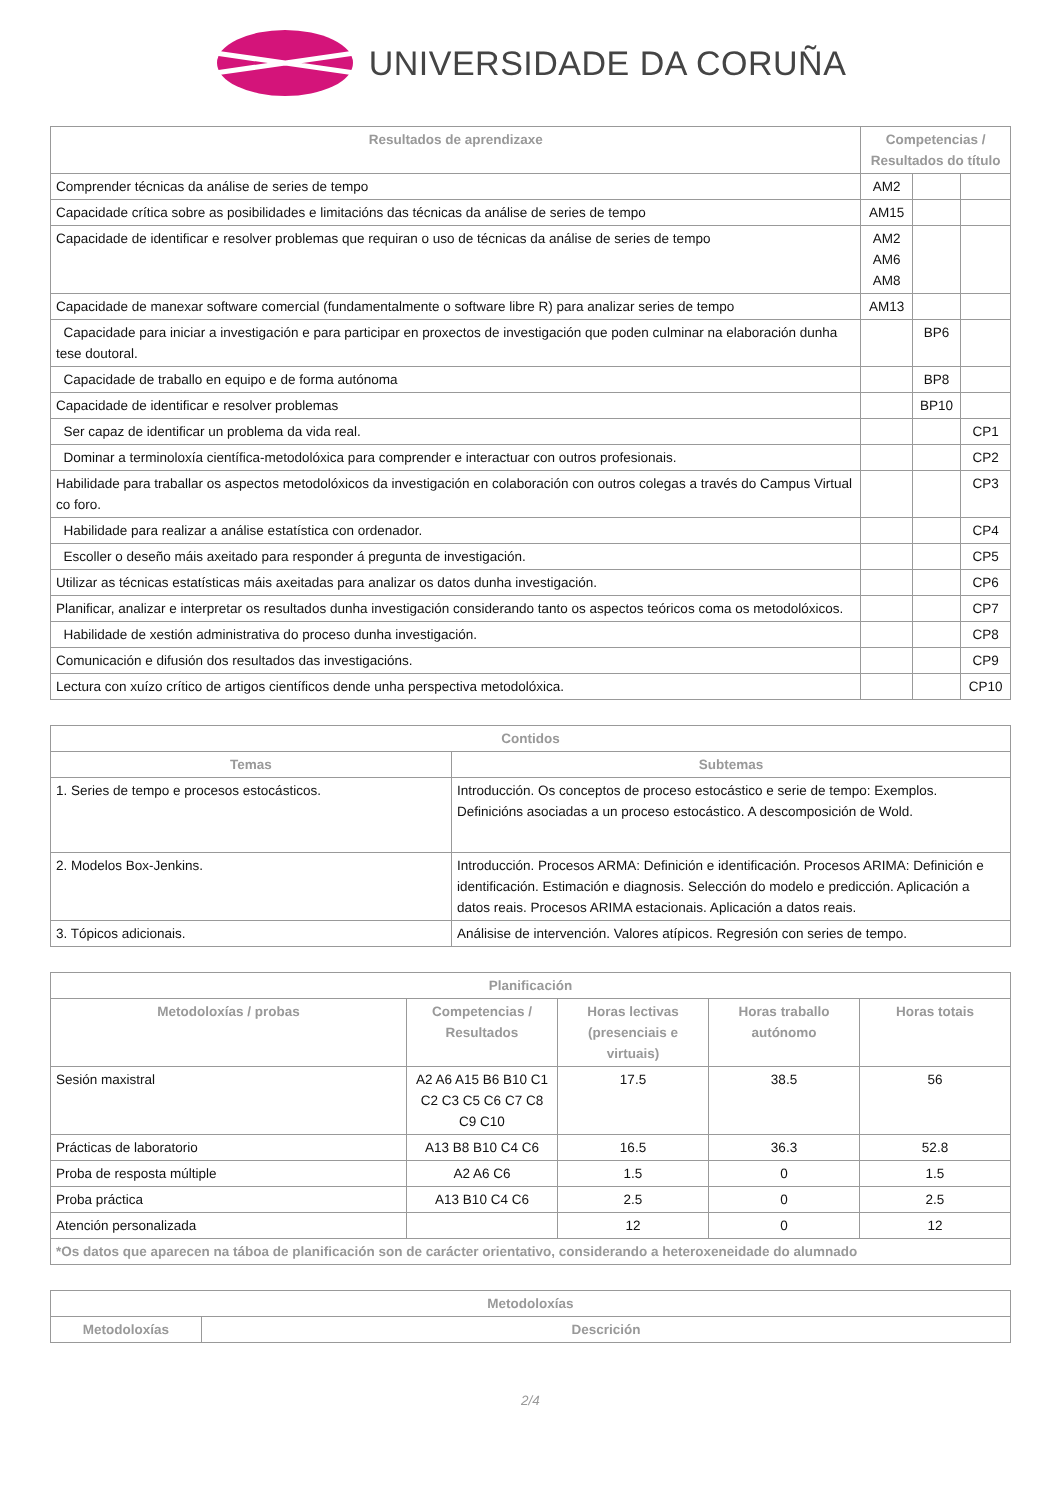UNIVERSIDADE DA CORUÑA
| Resultados de aprendizaxe | Competencias / Resultados do título | | |
| --- | --- | --- | --- |
| Comprender técnicas da análise de series de tempo | AM2 | | |
| Capacidade crítica sobre as posibilidades e limitacións das técnicas da análise de series de tempo | AM15 | | |
| Capacidade de identificar e resolver problemas que requiran o uso de técnicas da análise de series de tempo | AM2 AM6 AM8 | | |
| Capacidade de manexar software comercial (fundamentalmente o software libre R) para analizar series de tempo | AM13 | | |
| Capacidade para iniciar a investigación e para participar en proxectos de investigación que poden culminar na elaboración dunha tese doutoral. | | BP6 | |
| Capacidade de traballo en equipo e de forma autónoma | | BP8 | |
| Capacidade de identificar e resolver problemas | | BP10 | |
| Ser capaz de identificar un problema da vida real. | | | CP1 |
| Dominar a terminoloxía científica-metodolóxica para comprender e interactuar con outros profesionais. | | | CP2 |
| Habilidade para traballar os aspectos metodolóxicos da investigación en colaboración con outros colegas a través do Campus Virtual co foro. | | | CP3 |
| Habilidade para realizar a análise estatística con ordenador. | | | CP4 |
| Escoller o deseño máis axeitado para responder á pregunta de investigación. | | | CP5 |
| Utilizar as técnicas estatísticas máis axeitadas para analizar os datos dunha investigación. | | | CP6 |
| Planificar, analizar e interpretar os resultados dunha investigación considerando tanto os aspectos teóricos coma os metodolóxicos. | | | CP7 |
| Habilidade de xestión administrativa do proceso dunha investigación. | | | CP8 |
| Comunicación e difusión dos resultados das investigacións. | | | CP9 |
| Lectura con xuízo crítico de artigos científicos dende unha perspectiva metodolóxica. | | | CP10 |
| Contidos | |
| --- | --- |
| Temas | Subtemas |
| 1. Series de tempo e procesos estocásticos. | Introducción. Os conceptos de proceso estocástico e serie de tempo: Exemplos. Definicións asociadas a un proceso estocástico. A descomposición de Wold. |
| 2. Modelos Box-Jenkins. | Introducción. Procesos ARMA: Definición e identificación. Procesos ARIMA: Definición e identificación. Estimación e diagnosis. Selección do modelo e predicción. Aplicación a datos reais. Procesos ARIMA estacionais. Aplicación a datos reais. |
| 3. Tópicos adicionais. | Análisise de intervención. Valores atípicos. Regresión con series de tempo. |
| Planificación | | | | |
| --- | --- | --- | --- | --- |
| Metodoloxías / probas | Competencias / Resultados | Horas lectivas (presenciais e virtuais) | Horas traballo autónomo | Horas totais |
| Sesión maxistral | A2 A6 A15 B6 B10 C1 C2 C3 C5 C6 C7 C8 C9 C10 | 17.5 | 38.5 | 56 |
| Prácticas de laboratorio | A13 B8 B10 C4 C6 | 16.5 | 36.3 | 52.8 |
| Proba de resposta múltiple | A2 A6 C6 | 1.5 | 0 | 1.5 |
| Proba práctica | A13 B10 C4 C6 | 2.5 | 0 | 2.5 |
| Atención personalizada | | 12 | 0 | 12 |
| *Os datos que aparecen na táboa de planificación son de carácter orientativo, considerando a heteroxeneidade do alumnado | | | | |
| Metodoloxías | |
| --- | --- |
| Metodoloxías | Descrición |
2/4